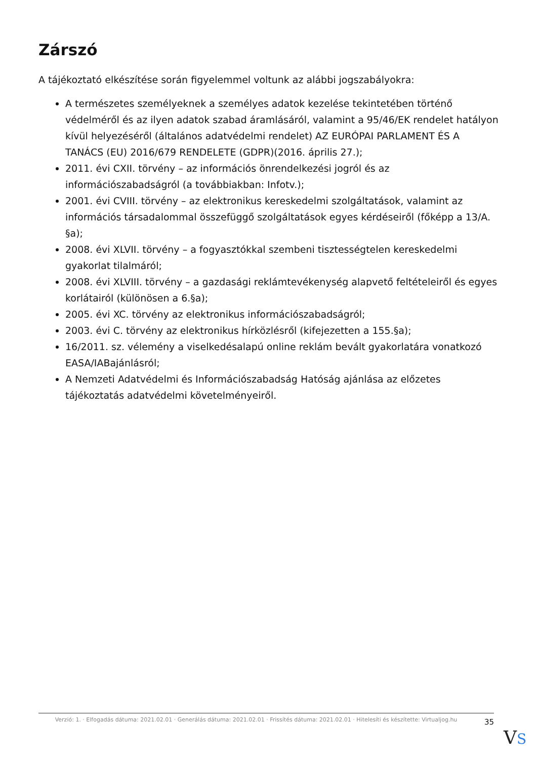Zárszó
A tájékoztató elkészítése során figyelemmel voltunk az alábbi jogszabályokra:
A természetes személyeknek a személyes adatok kezelése tekintetében történő védelméről és az ilyen adatok szabad áramlásáról, valamint a 95/46/EK rendelet hatályon kívül helyezéséről (általános adatvédelmi rendelet) AZ EURÓPAI PARLAMENT ÉS A TANÁCS (EU) 2016/679 RENDELETE (GDPR)(2016. április 27.);
2011. évi CXII. törvény – az információs önrendelkezési jogról és az információszabadságról (a továbbiakban: Infotv.);
2001. évi CVIII. törvény – az elektronikus kereskedelmi szolgáltatások, valamint az információs társadalommal összefüggő szolgáltatások egyes kérdéseiről (főképp a 13/A. §a);
2008. évi XLVII. törvény – a fogyasztókkal szembeni tisztességtelen kereskedelmi gyakorlat tilalmáról;
2008. évi XLVIII. törvény – a gazdasági reklámtevékenység alapvető feltételeiről és egyes korlátairól (különösen a 6.§a);
2005. évi XC. törvény az elektronikus információszabadságról;
2003. évi C. törvény az elektronikus hírközlésről (kifejezetten a 155.§a);
16/2011. sz. vélemény a viselkedésalapú online reklám bevált gyakorlatára vonatkozó EASA/IABajánlásról;
A Nemzeti Adatvédelmi és Információszabadság Hatóság ajánlása az előzetes tájékoztatás adatvédelmi követelményeiről.
Verzió: 1. · Elfogadás dátuma: 2021.02.01 · Generálás dátuma: 2021.02.01 · Frissítés dátuma: 2021.02.01 · Hitelesíti és készítette: Virtualjog.hu
35
VS